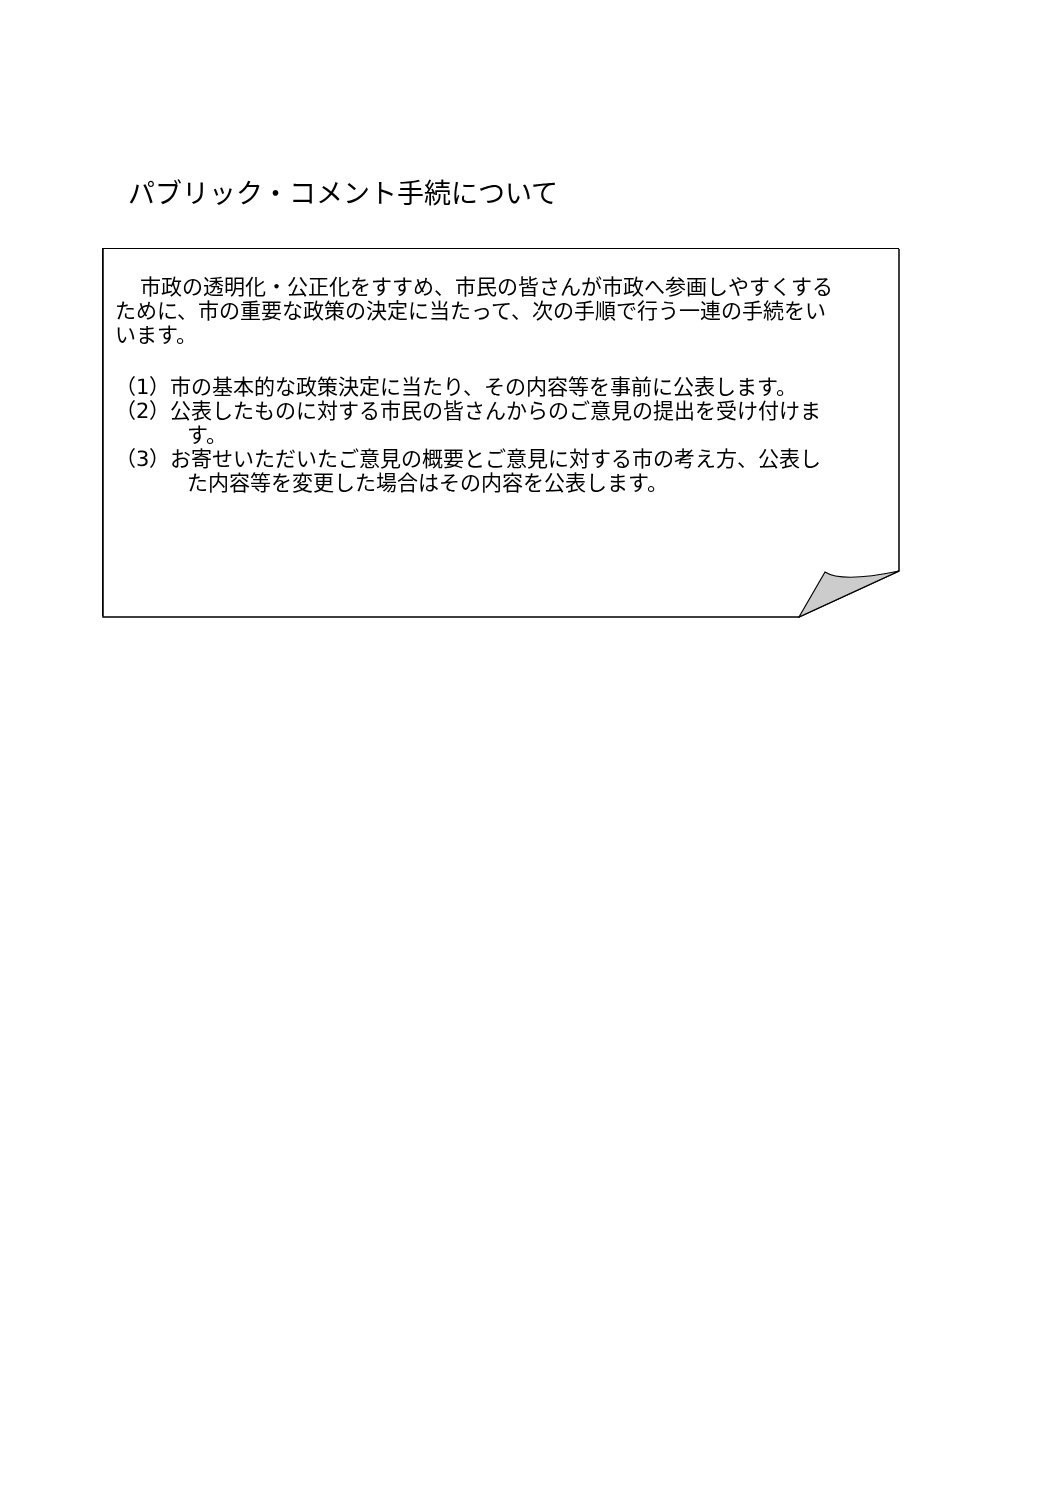パブリック・コメント手続について
市政の透明化・公正化をすすめ、市民の皆さんが市政へ参画しやすくするために、市の重要な政策の決定に当たって、次の手順で行う一連の手続をいいます。
（1）市の基本的な政策決定に当たり、その内容等を事前に公表します。
（2）公表したものに対する市民の皆さんからのご意見の提出を受け付けます。
（3）お寄せいただいたご意見の概要とご意見に対する市の考え方、公表した内容等を変更した場合はその内容を公表します。